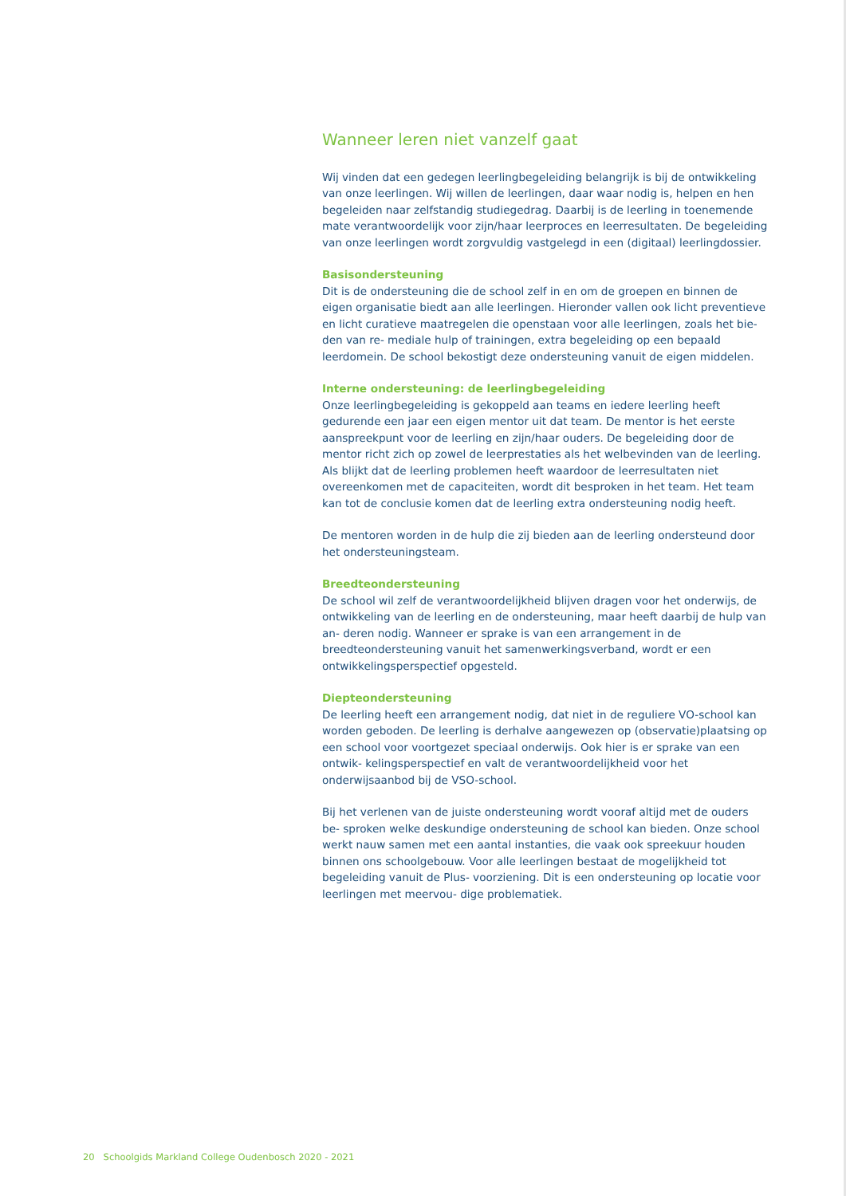Wanneer leren niet vanzelf gaat
Wij vinden dat een gedegen leerlingbegeleiding belangrijk is bij de ontwikkeling van onze leerlingen. Wij willen de leerlingen, daar waar nodig is, helpen en hen begeleiden naar zelfstandig studiegedrag. Daarbij is de leerling in toenemende mate verantwoordelijk voor zijn/haar leerproces en leerresultaten. De begeleiding van onze leerlingen wordt zorgvuldig vastgelegd in een (digitaal) leerlingdossier.
Basisondersteuning
Dit is de ondersteuning die de school zelf in en om de groepen en binnen de eigen organisatie biedt aan alle leerlingen. Hieronder vallen ook licht preventieve en licht curatieve maatregelen die openstaan voor alle leerlingen, zoals het bie- den van re- mediale hulp of trainingen, extra begeleiding op een bepaald leerdomein. De school bekostigt deze ondersteuning vanuit de eigen middelen.
Interne ondersteuning: de leerlingbegeleiding
Onze leerlingbegeleiding is gekoppeld aan teams en iedere leerling heeft gedurende een jaar een eigen mentor uit dat team. De mentor is het eerste aanspreekpunt voor de leerling en zijn/haar ouders. De begeleiding door de mentor richt zich op zowel de leerprestaties als het welbevinden van de leerling. Als blijkt dat de leerling problemen heeft waardoor de leerresultaten niet overeenkomen met de capaciteiten, wordt dit besproken in het team. Het team kan tot de conclusie komen dat de leerling extra ondersteuning nodig heeft.
De mentoren worden in de hulp die zij bieden aan de leerling ondersteund door het ondersteuningsteam.
Breedteondersteuning
De school wil zelf de verantwoordelijkheid blijven dragen voor het onderwijs, de ontwikkeling van de leerling en de ondersteuning, maar heeft daarbij de hulp van an- deren nodig. Wanneer er sprake is van een arrangement in de breedteondersteuning vanuit het samenwerkingsverband, wordt er een ontwikkelingsperspectief opgesteld.
Diepteondersteuning
De leerling heeft een arrangement nodig, dat niet in de reguliere VO-school kan worden geboden. De leerling is derhalve aangewezen op (observatie)plaatsing op een school voor voortgezet speciaal onderwijs. Ook hier is er sprake van een ontwik- kelingsperspectief en valt de verantwoordelijkheid voor het onderwijsaanbod bij de VSO-school.
Bij het verlenen van de juiste ondersteuning wordt vooraf altijd met de ouders be- sproken welke deskundige ondersteuning de school kan bieden. Onze school werkt nauw samen met een aantal instanties, die vaak ook spreekuur houden binnen ons schoolgebouw. Voor alle leerlingen bestaat de mogelijkheid tot begeleiding vanuit de Plus- voorziening. Dit is een ondersteuning op locatie voor leerlingen met meervou- dige problematiek.
20 Schoolgids Markland College Oudenbosch 2020 - 2021